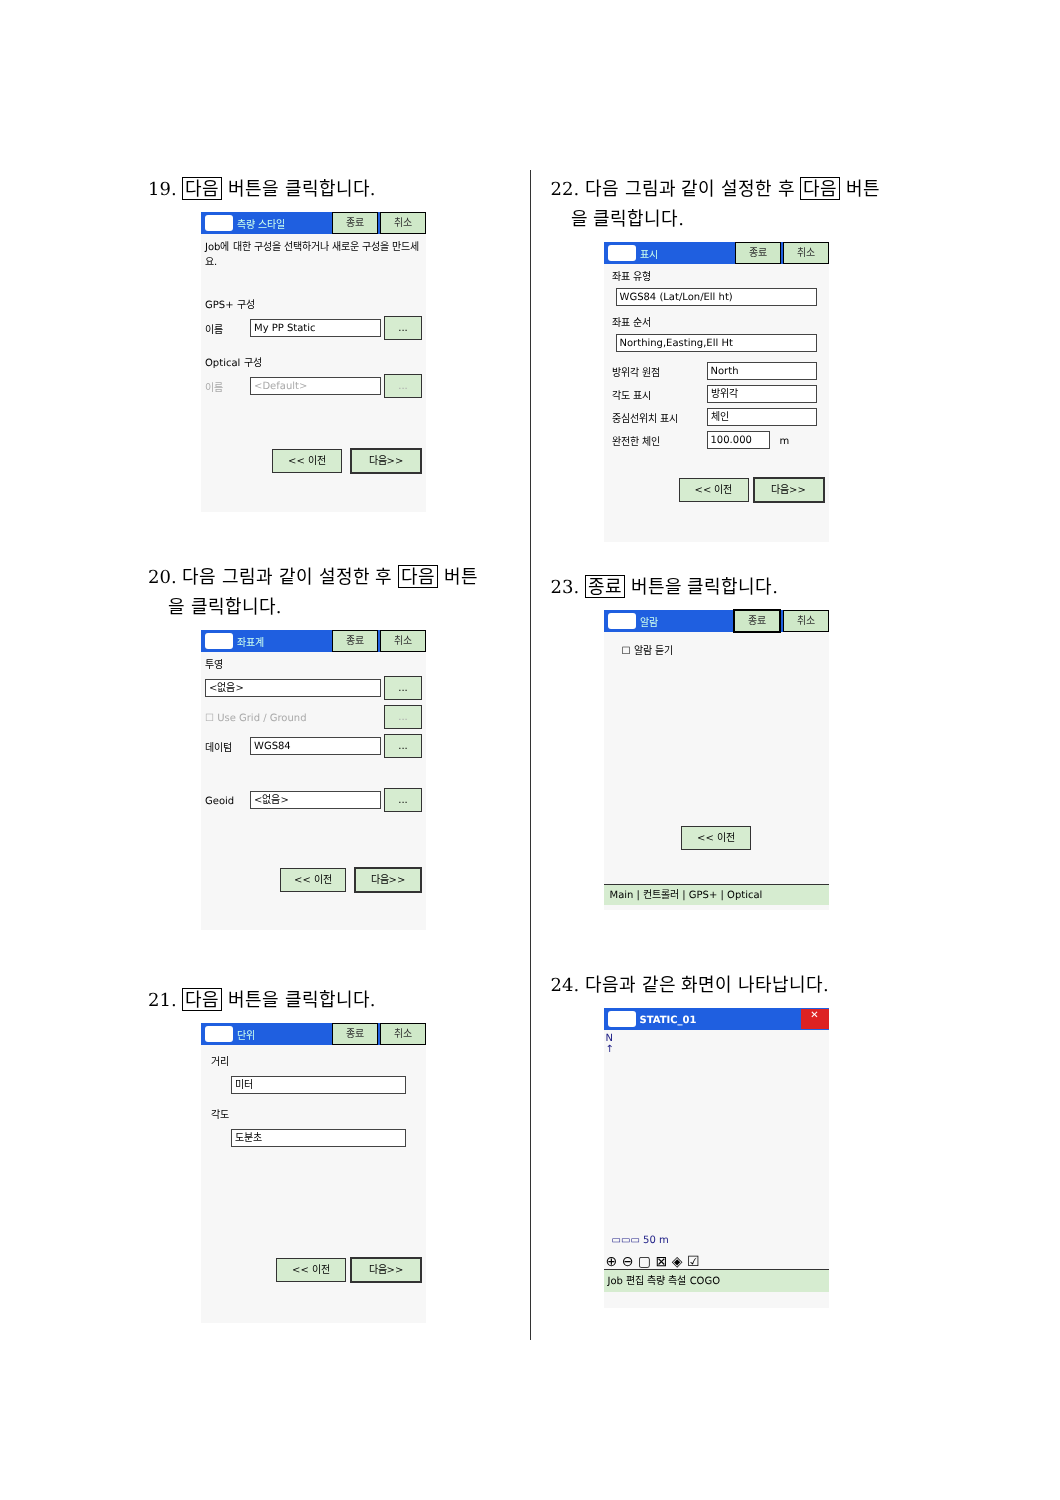19. 다음 버튼을 클릭합니다.
측량 스타일
종료 취소
Job에 대한 구성을 선택하거나 새로운 구성을 만드세요.
GPS+ 구성
이름
My PP Static
...
Optical 구성
이름
<Default>
...
<< 이전 다음>>
20. 다음 그림과 같이 설정한 후 다음 버튼
을 클릭합니다.
좌표계
종료 취소
투영
<없음>
...
☐ Use Grid / Ground
...
데이텀
WGS84
...
Geoid
<없음>
...
<< 이전 다음>>
21. 다음 버튼을 클릭합니다.
단위
종료 취소
거리
미터
각도
도분초
<< 이전 다음>>
22. 다음 그림과 같이 설정한 후 다음 버튼
을 클릭합니다.
표시
종료 취소
좌표 유형
WGS84 (Lat/Lon/Ell ht)
좌표 순서
Northing,Easting,Ell Ht
방위각 원점
North
각도 표시
방위각
중심선위치 표시
체인
완전한 체인
100.000
m
<< 이전 다음>>
23. 종료 버튼을 클릭합니다.
알람
종료 취소
☐ 알람 듣기
<< 이전
Main | 컨트롤러 | GPS+ | Optical
24. 다음과 같은 화면이 나타납니다.
STATIC_01
✕
N
↑
▭▭▭ 50 m
⊕ ⊖ ▢ ⊠ ◈ ☑
Job 편집 측량 측설 COGO